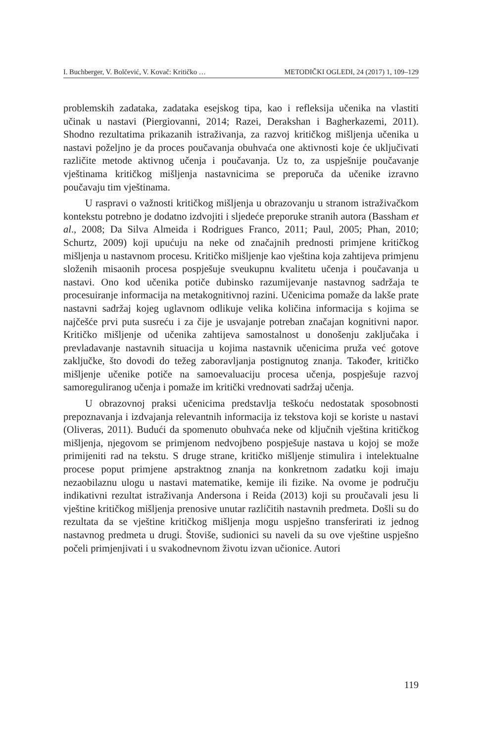I. Buchberger, V. Bolčević, V. Kovač: Kritičko … METODIČKI OGLEDI, 24 (2017) 1, 109–129
problemskih zadataka, zadataka esejskog tipa, kao i refleksija učenika na vlastiti učinak u nastavi (Piergiovanni, 2014; Razei, Derakshan i Bagherkazemi, 2011). Shodno rezultatima prikazanih istraživanja, za razvoj kritičkog mišljenja učenika u nastavi poželjno je da proces poučavanja obuhvaća one aktivnosti koje će uključivati različite metode aktivnog učenja i poučavanja. Uz to, za uspješnije poučavanje vještinama kritičkog mišljenja nastavnicima se preporuča da učenike izravno poučavaju tim vještinama.
U raspravi o važnosti kritičkog mišljenja u obrazovanju u stranom istraživačkom kontekstu potrebno je dodatno izdvojiti i sljedeće preporuke stranih autora (Bassham et al., 2008; Da Silva Almeida i Rodrigues Franco, 2011; Paul, 2005; Phan, 2010; Schurtz, 2009) koji upućuju na neke od značajnih prednosti primjene kritičkog mišljenja u nastavnom procesu. Kritičko mišljenje kao vještina koja zahtijeva primjenu složenih misaonih procesa pospješuje sveukupnu kvalitetu učenja i poučavanja u nastavi. Ono kod učenika potiče dubinsko razumijevanje nastavnog sadržaja te procesuiranje informacija na metakognitivnoj razini. Učenicima pomaže da lakše prate nastavni sadržaj kojeg uglavnom odlikuje velika količina informacija s kojima se najčešće prvi puta susreću i za čije je usvajanje potreban značajan kognitivni napor. Kritičko mišljenje od učenika zahtijeva samostalnost u donošenju zaključaka i prevladavanje nastavnih situacija u kojima nastavnik učenicima pruža već gotove zaključke, što dovodi do težeg zaboravljanja postignutog znanja. Također, kritičko mišljenje učenike potiče na samoevaluaciju procesa učenja, pospješuje razvoj samoreguliranog učenja i pomaže im kritički vrednovati sadržaj učenja.
U obrazovnoj praksi učenicima predstavlja teškoću nedostatak sposobnosti prepoznavanja i izdvajanja relevantnih informacija iz tekstova koji se koriste u nastavi (Oliveras, 2011). Budući da spomenuto obuhvaća neke od ključnih vještina kritičkog mišljenja, njegovom se primjenom nedvojbeno pospješuje nastava u kojoj se može primijeniti rad na tekstu. S druge strane, kritičko mišljenje stimulira i intelektualne procese poput primjene apstraktnog znanja na konkretnom zadatku koji imaju nezaobilaznu ulogu u nastavi matematike, kemije ili fizike. Na ovome je području indikativni rezultat istraživanja Andersona i Reida (2013) koji su proučavali jesu li vještine kritičkog mišljenja prenosive unutar različitih nastavnih predmeta. Došli su do rezultata da se vještine kritičkog mišljenja mogu uspješno transferirati iz jednog nastavnog predmeta u drugi. Štoviše, sudionici su naveli da su ove vještine uspješno počeli primjenjivati i u svakodnevnom životu izvan učionice. Autori
119